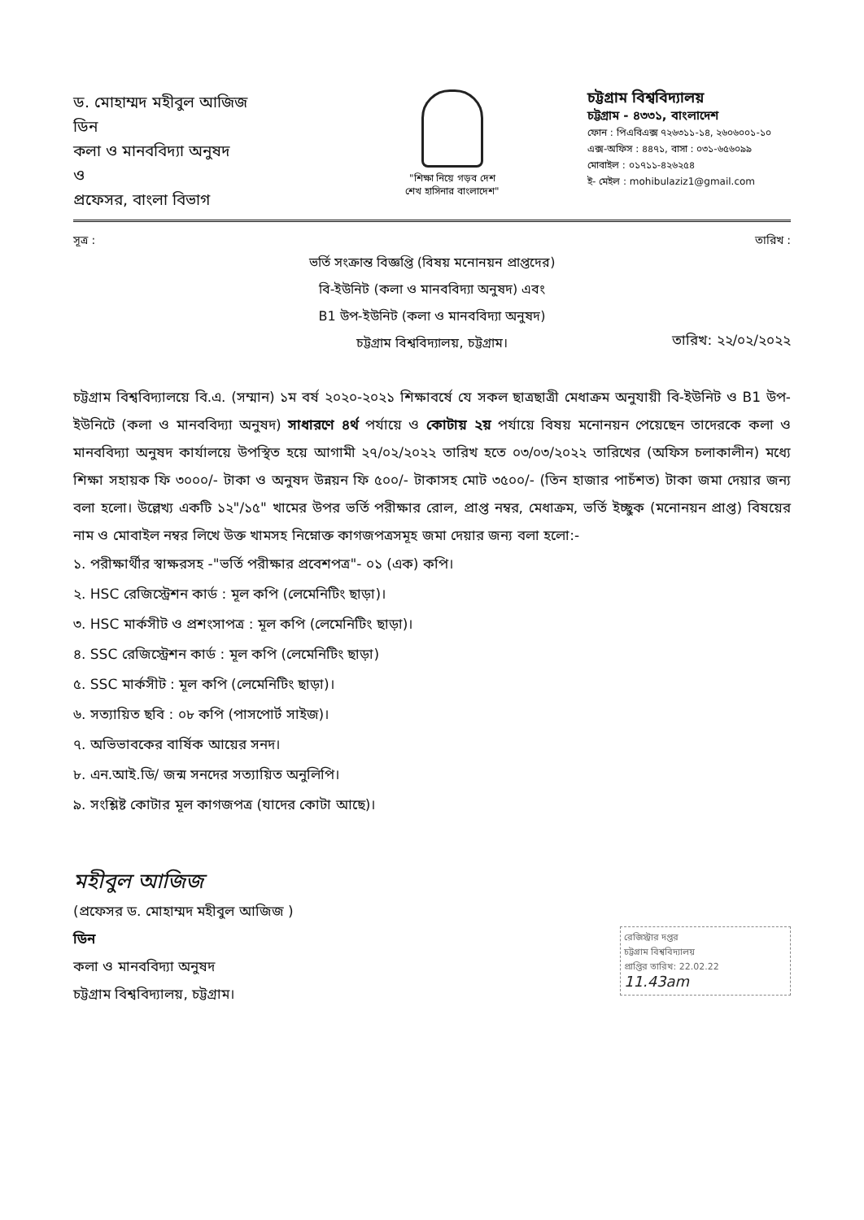ড. মোহাম্মদ মহীবুল আজিজ
ডিন
কলা ও মানববিদ্যা অনুষদ
ও
প্রফেসর, বাংলা বিভাগ
"শিক্ষা নিয়ে গড়ব দেশ
শেখ হাসিনার বাংলাদেশ"
চট্টগ্রাম বিশ্ববিদ্যালয়
চট্টগ্রাম - ৪৩৩১, বাংলাদেশ
ফোন : পিএবিএক্স ৭২৬৩১১-১৪, ২৬০৬০০১-১০
এক্স-অফিস : ৪৪৭১, বাসা : ০৩১-৬৫৬০৯৯
মোবাইল : ০১৭১১-৪২৬২৫৪
ই- মেইল : mohibulaziz1@gmail.com
সূত্র : তারিখ :
ভর্তি সংক্রান্ত বিজ্ঞপ্তি (বিষয় মনোনয়ন প্রাপ্তদের)
বি-ইউনিট (কলা ও মানববিদ্যা অনুষদ) এবং
B1 উপ-ইউনিট (কলা ও মানববিদ্যা অনুষদ)
চট্টগ্রাম বিশ্ববিদ্যালয়, চট্টগ্রাম।
তারিখ: ২২/০২/২০২২
চট্টগ্রাম বিশ্ববিদ্যালয়ে বি.এ. (সম্মান) ১ম বর্ষ ২০২০-২০২১ শিক্ষাবর্ষে যে সকল ছাত্রছাত্রী মেধাক্রম অনুযায়ী বি-ইউনিট ও B1 উপ-ইউনিটে (কলা ও মানববিদ্যা অনুষদ) সাধারণে ৪র্থ পর্যায়ে ও কোটায় ২য় পর্যায়ে বিষয় মনোনয়ন পেয়েছেন তাদেরকে কলা ও মানববিদ্যা অনুষদ কার্যালয়ে উপস্থিত হয়ে আগামী ২৭/০২/২০২২ তারিখ হতে ০৩/০৩/২০২২ তারিখের (অফিস চলাকালীন) মধ্যে শিক্ষা সহায়ক ফি ৩০০০/- টাকা ও অনুষদ উন্নয়ন ফি ৫০০/- টাকাসহ মোট ৩৫০০/- (তিন হাজার পাচঁশত) টাকা জমা দেয়ার জন্য বলা হলো। উল্লেখ্য একটি ১২"/১৫" খামের উপর ভর্তি পরীক্ষার রোল, প্রাপ্ত নম্বর, মেধাক্রম, ভর্তি ইচ্ছুক (মনোনয়ন প্রাপ্ত) বিষয়ের নাম ও মোবাইল নম্বর লিখে উক্ত খামসহ নিম্নোক্ত কাগজপত্রসমূহ জমা দেয়ার জন্য বলা হলো:-
১. পরীক্ষার্থীর স্বাক্ষরসহ -"ভর্তি পরীক্ষার প্রবেশপত্র"- ০১ (এক) কপি।
২. HSC রেজিস্ট্রেশন কার্ড : মূল কপি (লেমেনিটিং ছাড়া)।
৩. HSC মার্কসীট ও প্রশংসাপত্র : মূল কপি (লেমেনিটিং ছাড়া)।
৪. SSC রেজিস্ট্রেশন কার্ড : মূল কপি (লেমেনিটিং ছাড়া)
৫. SSC মার্কসীট : মূল কপি (লেমেনিটিং ছাড়া)।
৬. সত্যায়িত ছবি : ০৮ কপি (পাসপোর্ট সাইজ)।
৭. অভিভাবকের বার্ষিক আয়ের সনদ।
৮. এন.আই.ডি/ জন্ম সনদের সত্যায়িত অনুলিপি।
৯. সংশ্লিষ্ট কোটার মূল কাগজপত্র (যাদের কোটা আছে)।
মহীবুল আজিজ
(প্রফেসর ড. মোহাম্মদ মহীবুল আজিজ )
ডিন
কলা ও মানববিদ্যা অনুষদ
চট্টগ্রাম বিশ্ববিদ্যালয়, চট্টগ্রাম।
রেজিস্ট্রার দপ্তর
চট্টগ্রাম বিশ্ববিদ্যালয়
প্রাপ্তির তারিখ: 22.02.22
11.43am